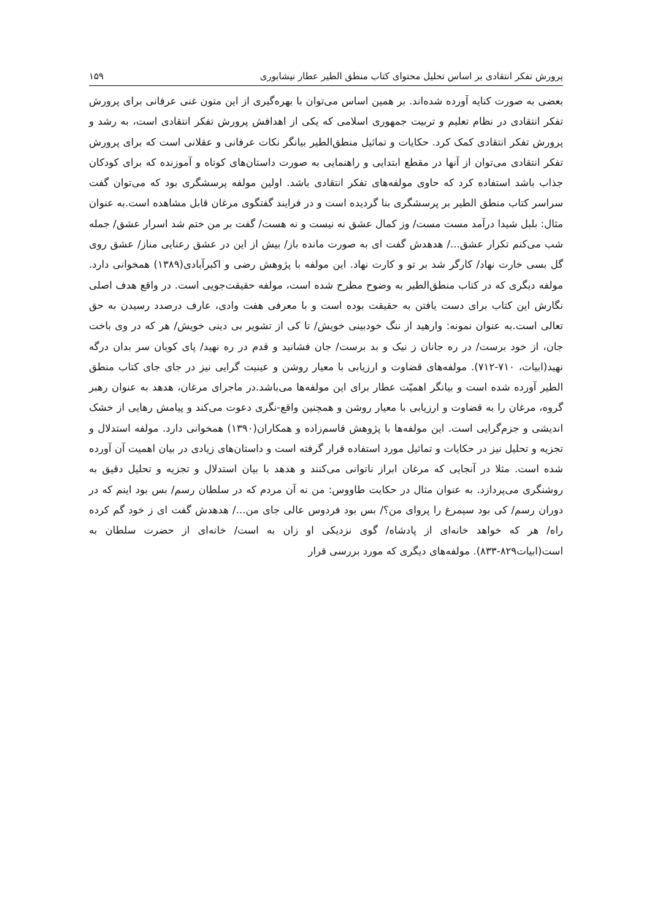پرورش تفکر انتقادی بر اساس تحلیل محتوای کتاب منطق الطیر عطار نیشابوری ۱۵۹
بعضی به صورت کنایه آورده شده‌اند. بر همین اساس می‌توان با بهره‌گیری از این متون غنی عرفانی برای پرورش تفکر انتقادی در نظام تعلیم و تربیت جمهوری اسلامی که یکی از اهدافش پرورش تفکر انتقادی است، به رشد و پرورش تفکر انتقادی کمک کرد. حکایات و تماثیل منطق‌الطیر بیانگر نکات عرفانی و عقلانی است که برای پرورش تفکر انتقادی می‌توان از آنها در مقطع ابتدایی و راهنمایی به صورت داستان‌های کوتاه و آموزنده که برای کودکان جذاب باشد استفاده کرد که حاوی مولفه‌های تفکر انتقادی باشد. اولین مولفه پرسشگری بود که می‌توان گفت سراسر کتاب منطق الطیر بر پرسشگری بنا گردیده است و در فرایند گفتگوی مرغان قابل مشاهده است.به عنوان مثال: بلبل شیدا درآمد مست مست/ وز کمال عشق نه نیست و نه هست/ گفت بر من ختم شد اسرار عشق/ جمله شب می‌کنم تکرار عشق.../ هدهدش گفت ای به صورت مانده باز/ بیش از این در عشق رعنایی مناز/ عشق روی گل بسی خارت نهاد/ کارگر شد بر تو و کارت نهاد. این مولفه با پژوهش رضی و اکبرآبادی(۱۳۸۹) همخوانی دارد. مولفه دیگری که در کتاب منطق‌الطیر به وضوح مطرح شده است، مولفه حقیقت‌جویی است. در واقع هدف اصلی نگارش این کتاب برای دست یافتن به حقیقت بوده است و با معرفی هفت وادی، عارف درصدد رسیدن به حق تعالی است.به عنوان نمونه: وارهید از ننگ خودبینی خویش/ تا کی از تشویر بی دینی خویش/ هر که در وی باخت جان، از خود برست/ در ره جانان ز نیک و بد برست/ جان فشانید و قدم در ره نهید/ پای کوبان سر بدان درگه نهید(ابیات، ۷۱۰-۷۱۲). مولفه‌های قضاوت و ارزیابی با معیار روشن و عینیت گرایی نیز در جای جای کتاب منطق الطیر آورده شده است و بیانگر اهمیّت عطار برای این مولفه‌ها می‌باشد.در ماجرای مرغان، هدهد به عنوان رهبر گروه، مرغان را به قضاوت و ارزیابی با معیار روشن و همچنین واقع-نگری دعوت می‌کند و پیامش رهایی از خشک اندیشی و جزم‌گرایی است. این مولفه‌ها با پژوهش قاسم‌زاده و همکاران(۱۳۹۰) همخوانی دارد. مولفه استدلال و تجزیه و تحلیل نیز در حکایات و تماثیل مورد استفاده قرار گرفته است و داستان‌های زیادی در بیان اهمیت آن آورده شده است. مثلا در آنجایی که مرغان ابراز ناتوانی می‌کنند و هدهد با بیان استدلال و تجزیه و تحلیل دقیق به روشنگری می‌پردازد. به عنوان مثال در حکایت طاووس: من نه آن مردم که در سلطان رسم/ بس بود اینم که در دوران رسم/ کی بود سیمرغ را پروای من؟/ بس بود فردوس عالی جای من.../ هدهدش گفت ای ز خود گم کرده راه/ هر که خواهد خانه‌ای از پادشاه/ گوی نزدیکی او زان به است/ خانه‌ای از حضرت سلطان به است(ابیات۸۲۹-۸۳۳). مولفه‌های دیگری که مورد بررسی قرار